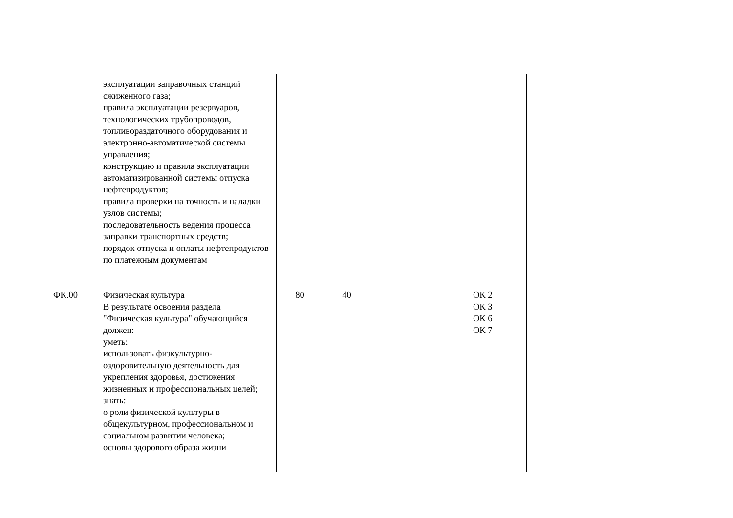| | эксплуатации заправочных станций сжиженного газа; правила эксплуатации резервуаров, технологических трубопроводов, топливораздаточного оборудования и электронно-автоматической системы управления; конструкцию и правила эксплуатации автоматизированной системы отпуска нефтепродуктов; правила проверки на точность и наладки узлов системы; последовательность ведения процесса заправки транспортных средств; порядок отпуска и оплаты нефтепродуктов по платежным документам | | | | |
| ФК.00 | Физическая культура В результате освоения раздела "Физическая культура" обучающийся должен: уметь: использовать физкультурно-оздоровительную деятельность для укрепления здоровья, достижения жизненных и профессиональных целей; знать: о роли физической культуры в общекультурном, профессиональном и социальном развитии человека; основы здорового образа жизни | 80 | 40 | | ОК 2 ОК 3 ОК 6 ОК 7 |